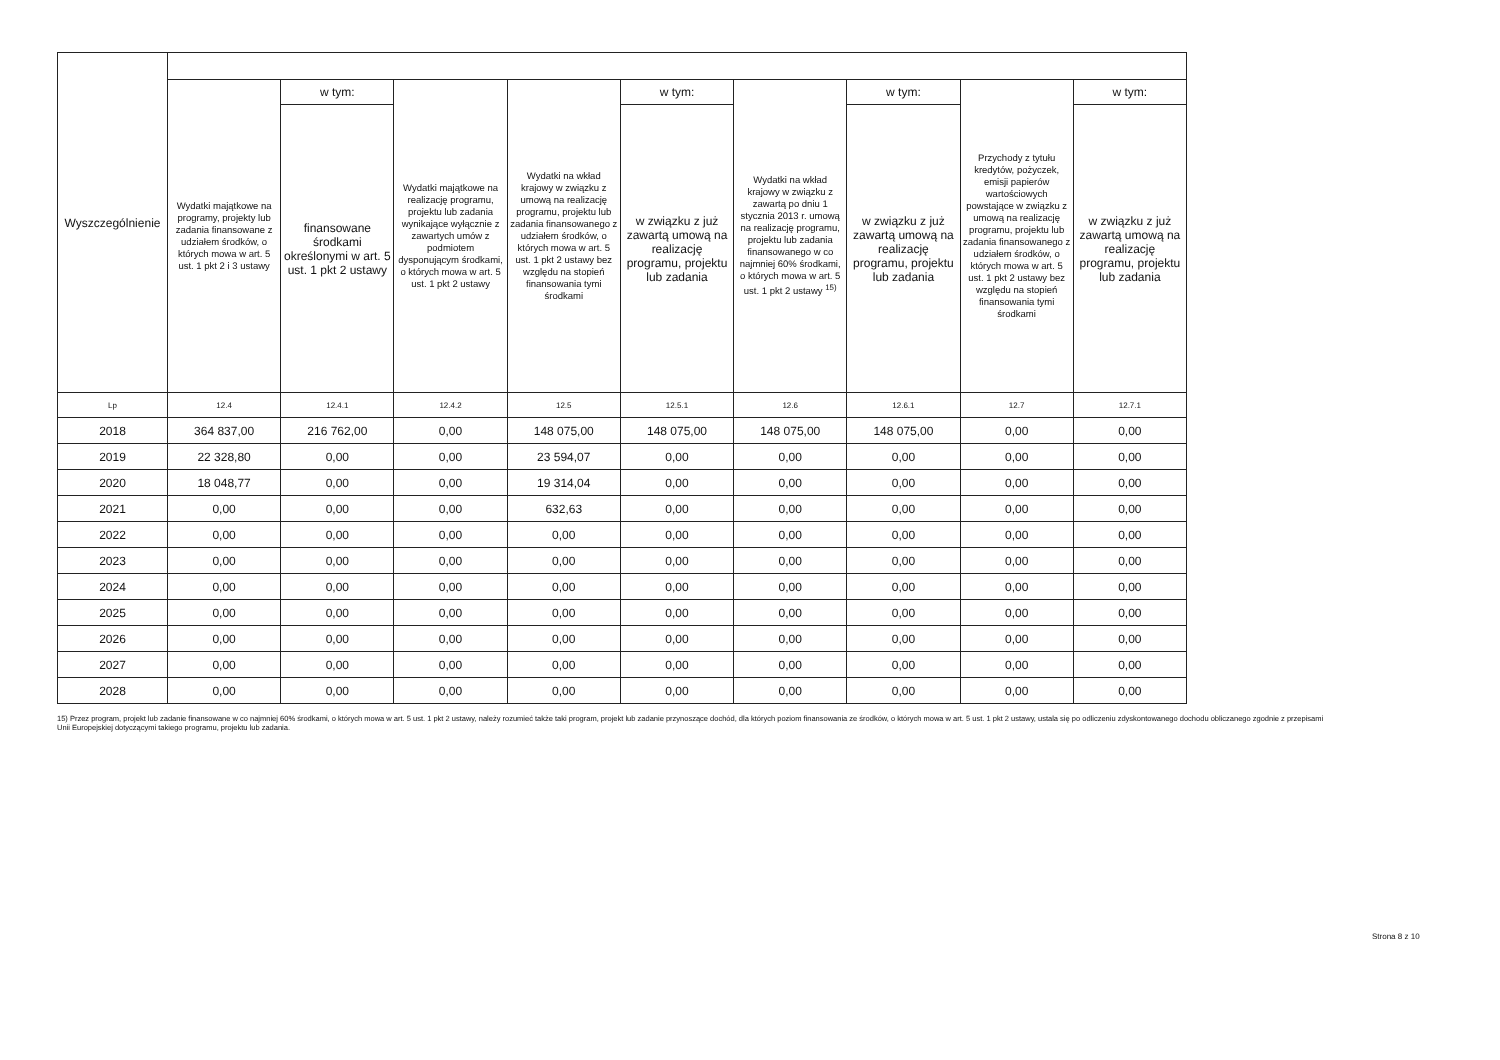| Wyszczególnienie | | | | | | | | | |
| --- | --- | --- | --- | --- | --- | --- | --- | --- | --- |
| | Wydatki majątkowe na programy, projekty lub zadania finansowane z udziałem środków, o których mowa w art. 5 ust. 1 pkt 2 i 3 ustawy | w tym: | Wydatki majątkowe na realizację programu, projektu lub zadania wynikające wyłącznie z zawartych umów z podmiotem dysponującym środkami, o których mowa w art. 5 ust. 1 pkt 2 ustawy | Wydatki na wkład krajowy w związku z umową na realizację programu, projektu lub zadania finansowanego z udziałem środków, o których mowa w art. 5 ust. 1 pkt 2 ustawy bez względu na stopień finansowania tymi środkami | w tym: | Wydatki na wkład krajowy w związku z zawartą po dniu 1 stycznia 2013 r. umową na realizację programu, projektu lub zadania finansowanego w co najmniej 60% środkami, o których mowa w art. 5 ust. 1 pkt 2 ustawy <sup>15)</sup> | w tym: | Przychody z tytułu kredytów, pożyczek, emisji papierów wartościowych powstające w związku z umową na realizację programu, projektu lub zadania finansowanego z udziałem środków, o których mowa w art. 5 ust. 1 pkt 2 ustawy bez względu na stopień finansowania tymi środkami | w tym: |
| | | finansowane środkami określonymi w art. 5 ust. 1 pkt 2 ustawy | | | w związku z już zawartą umową na realizację programu, projektu lub zadania | | w związku z już zawartą umową na realizację programu, projektu lub zadania | | w związku z już zawartą umową na realizację programu, projektu lub zadania |
| Lp | 12.4 | 12.4.1 | 12.4.2 | 12.5 | 12.5.1 | 12.6 | 12.6.1 | 12.7 | 12.7.1 |
| 2018 | 364 837,00 | 216 762,00 | 0,00 | 148 075,00 | 148 075,00 | 148 075,00 | 148 075,00 | 0,00 | 0,00 |
| 2019 | 22 328,80 | 0,00 | 0,00 | 23 594,07 | 0,00 | 0,00 | 0,00 | 0,00 | 0,00 |
| 2020 | 18 048,77 | 0,00 | 0,00 | 19 314,04 | 0,00 | 0,00 | 0,00 | 0,00 | 0,00 |
| 2021 | 0,00 | 0,00 | 0,00 | 632,63 | 0,00 | 0,00 | 0,00 | 0,00 | 0,00 |
| 2022 | 0,00 | 0,00 | 0,00 | 0,00 | 0,00 | 0,00 | 0,00 | 0,00 | 0,00 |
| 2023 | 0,00 | 0,00 | 0,00 | 0,00 | 0,00 | 0,00 | 0,00 | 0,00 | 0,00 |
| 2024 | 0,00 | 0,00 | 0,00 | 0,00 | 0,00 | 0,00 | 0,00 | 0,00 | 0,00 |
| 2025 | 0,00 | 0,00 | 0,00 | 0,00 | 0,00 | 0,00 | 0,00 | 0,00 | 0,00 |
| 2026 | 0,00 | 0,00 | 0,00 | 0,00 | 0,00 | 0,00 | 0,00 | 0,00 | 0,00 |
| 2027 | 0,00 | 0,00 | 0,00 | 0,00 | 0,00 | 0,00 | 0,00 | 0,00 | 0,00 |
| 2028 | 0,00 | 0,00 | 0,00 | 0,00 | 0,00 | 0,00 | 0,00 | 0,00 | 0,00 |
15) Przez program, projekt lub zadanie finansowane w co najmniej 60% środkami, o których mowa w art. 5 ust. 1 pkt 2 ustawy, należy rozumieć także taki program, projekt lub zadanie przynoszące dochód, dla których poziom finansowania ze środków, o których mowa w art. 5 ust. 1 pkt 2 ustawy, ustala się po odliczeniu zdyskontowanego dochodu obliczanego zgodnie z przepisami Unii Europejskiej dotyczącymi takiego programu, projektu lub zadania.
Strona 8 z 10